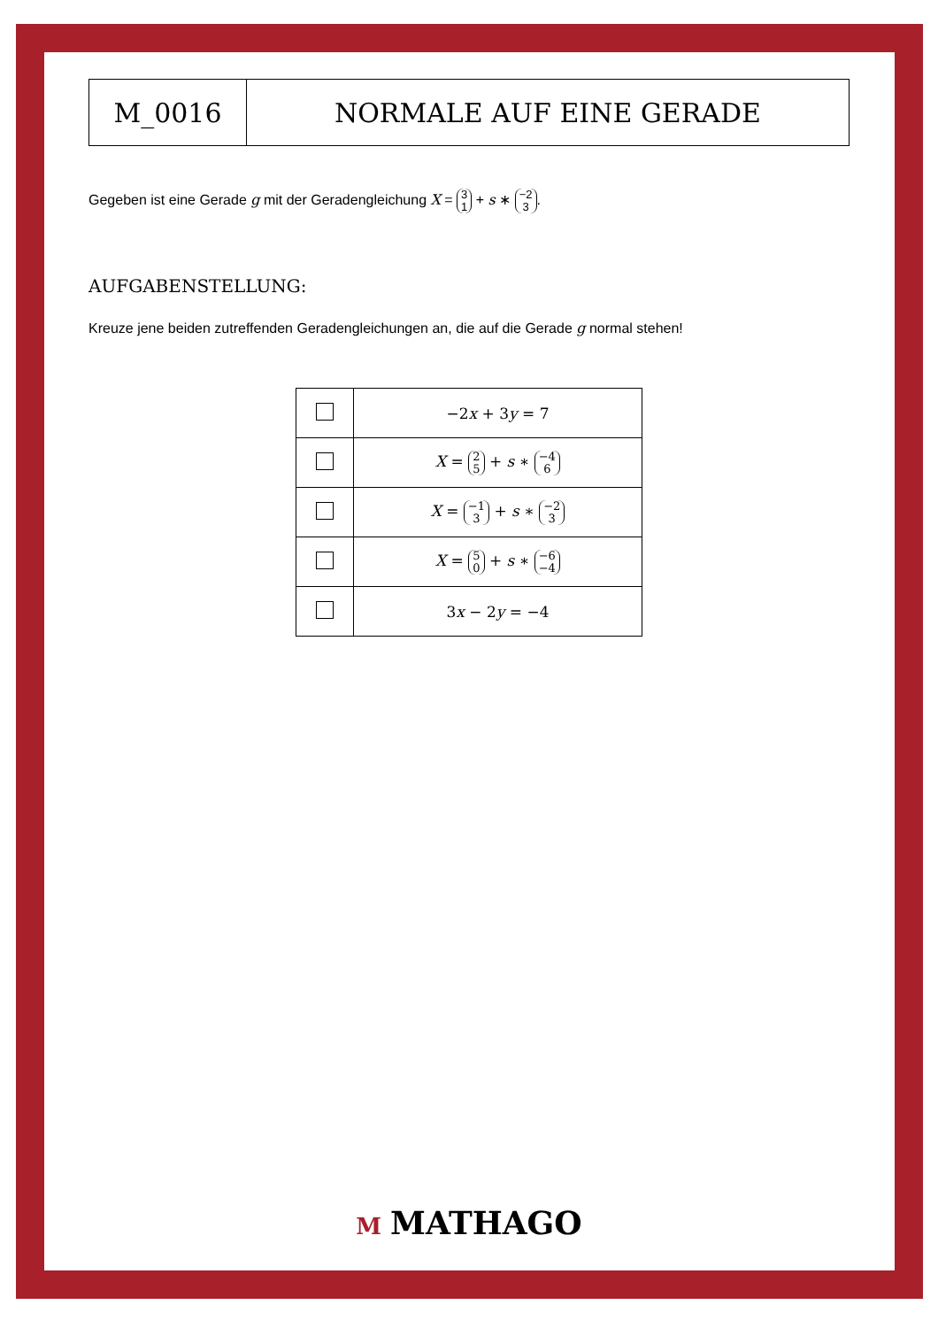| M_0016 | NORMALE AUF EINE GERADE |
Gegeben ist eine Gerade g mit der Geradengleichung X = 3 1 + s ∗ −2 3.
AUFGABENSTELLUNG:
Kreuze jene beiden zutreffenden Geradengleichungen an, die auf die Gerade g normal stehen!
| | −2 x + 3 y = 7 |
| | X = 2 5 + s ∗ −4 6 |
| | X = −1 3 + s ∗ −2 3 |
| | X = 5 0 + s ∗ −6 −4 |
| | 3 x − 2 y = −4 |
M MATHAGO